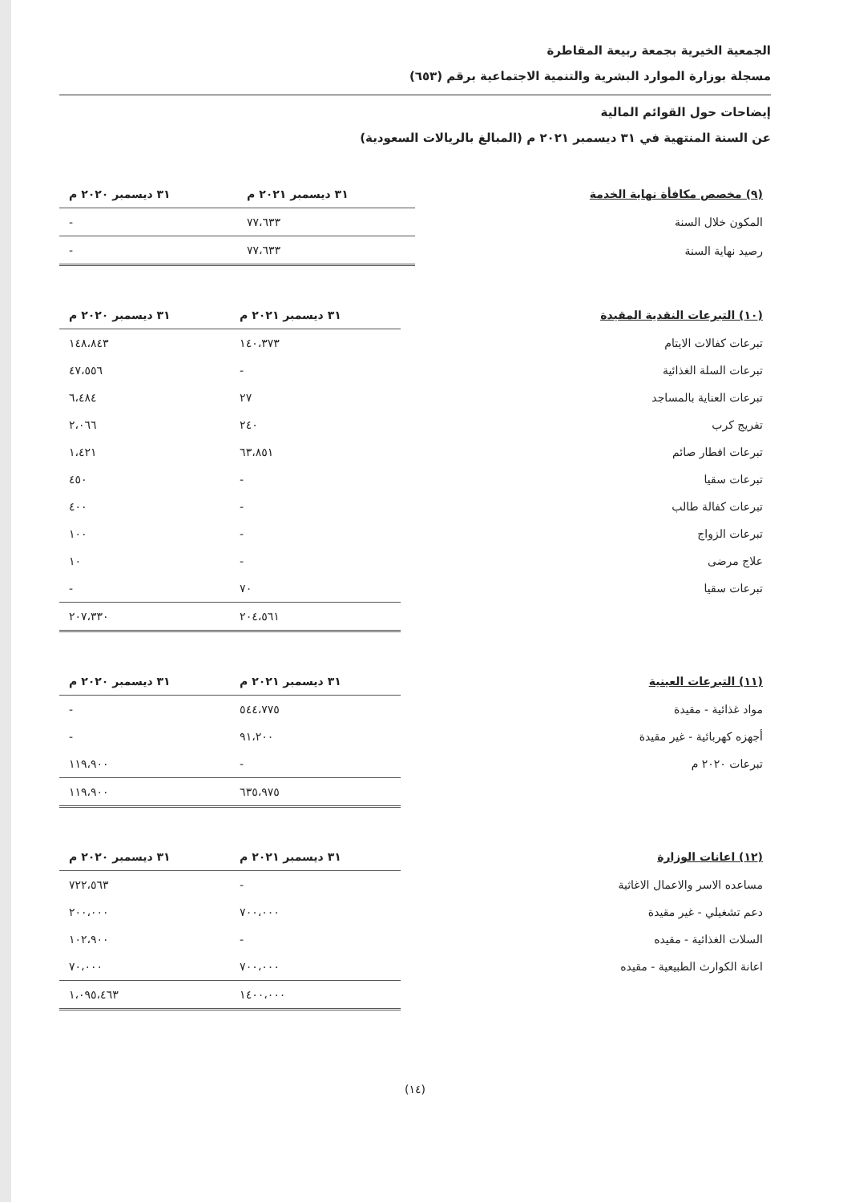الجمعية الخيرية بجمعة ربيعة المقاطرة
مسجلة بوزارة الموارد البشرية والتنمية الاجتماعية برقم (٦٥٣)
إيضاحات حول القوائم المالية
عن السنة المنتهية في ٣١ ديسمبر ٢٠٢١ م (المبالغ بالريالات السعودية)
| (٩) مخصص مكافأة نهاية الخدمة | ٣١ ديسمبر ٢٠٢١ م | ٣١ ديسمبر ٢٠٢٠ م |
| --- | --- | --- |
| المكون خلال السنة | ٧٧،٦٣٣ | - |
| رصيد نهاية السنة | ٧٧،٦٣٣ | - |
| (١٠) التبرعات النقدية المقيدة | ٣١ ديسمبر ٢٠٢١ م | ٣١ ديسمبر ٢٠٢٠ م |
| --- | --- | --- |
| تبرعات كفالات الايتام | ١٤٠،٣٧٣ | ١٤٨،٨٤٣ |
| تبرعات السلة الغذائية | - | ٤٧،٥٥٦ |
| تبرعات العناية بالمساجد | ٢٧ | ٦،٤٨٤ |
| تفريج كرب | ٢٤٠ | ٢،٠٦٦ |
| تبرعات افطار صائم | ٦٣،٨٥١ | ١،٤٢١ |
| تبرعات سقيا | - | ٤٥٠ |
| تبرعات كفالة طالب | - | ٤٠٠ |
| تبرعات الزواج | - | ١٠٠ |
| علاج مرضى | - | ١٠ |
| تبرعات سقيا | ٧٠ | - |
| | ٢٠٤،٥٦١ | ٢٠٧،٣٣٠ |
| (١١) التبرعات العينية | ٣١ ديسمبر ٢٠٢١ م | ٣١ ديسمبر ٢٠٢٠ م |
| --- | --- | --- |
| مواد غذائية - مقيدة | ٥٤٤،٧٧٥ | - |
| أجهزه كهربائية - غير مقيدة | ٩١،٢٠٠ | - |
| تبرعات ٢٠٢٠ م | - | ١١٩،٩٠٠ |
| | ٦٣٥،٩٧٥ | ١١٩،٩٠٠ |
| (١٢) اعانات الوزارة | ٣١ ديسمبر ٢٠٢١ م | ٣١ ديسمبر ٢٠٢٠ م |
| --- | --- | --- |
| مساعده الاسر والاعمال الاغاثية | - | ٧٢٢،٥٦٣ |
| دعم تشغيلي - غير مقيدة | ٧٠٠،٠٠٠ | ٢٠٠،٠٠٠ |
| السلات الغذائية - مقيده | - | ١٠٢،٩٠٠ |
| اعانة الكوارث الطبيعية - مقيده | ٧٠٠،٠٠٠ | ٧٠،٠٠٠ |
| | ١٤٠٠،٠٠٠ | ١،٠٩٥،٤٦٣ |
(١٤)